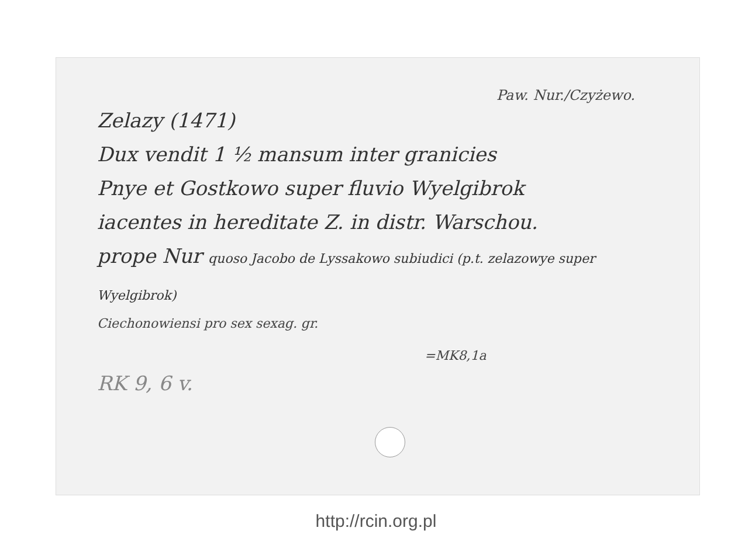Paw. Nur./Czyżewo.
Zelazy (1471)
Dux vendit 1 ½ mansum inter granicies
Pnye et Gostkowo super fluvio Wyelgibrok
iacentes in hereditate Z. in distr. Warschou.
prope Nur quoso Jacobo de Lyssakowo subiudici (p.t. zelazowye super Wyelgibrok)
Ciechonowiensi pro sex sexag. gr.
=MK8,1a
RK 9, 6 v.
http://rcin.org.pl